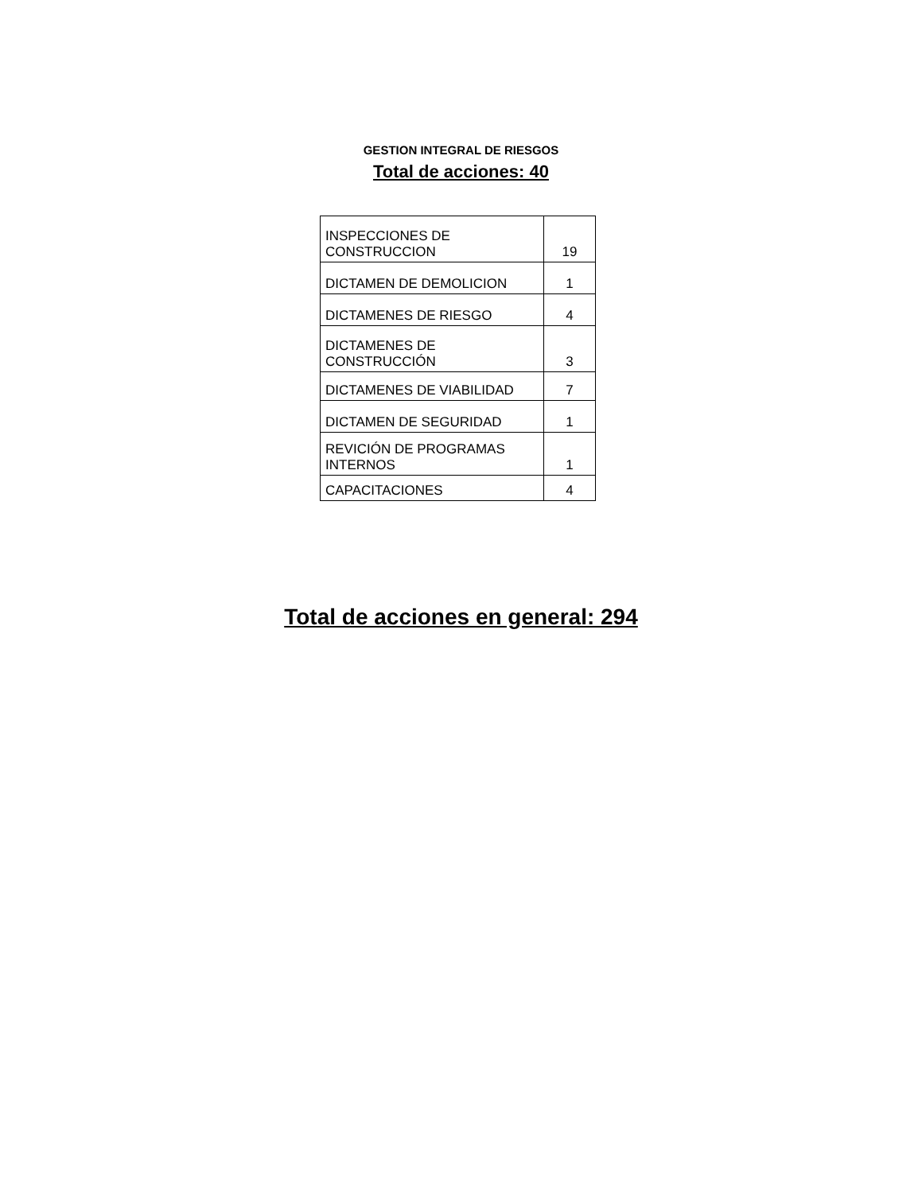GESTION INTEGRAL DE RIESGOS
Total de acciones: 40
| INSPECCIONES DE CONSTRUCCION | 19 |
| DICTAMEN DE DEMOLICION | 1 |
| DICTAMENES DE RIESGO | 4 |
| DICTAMENES DE CONSTRUCCIÓN | 3 |
| DICTAMENES DE VIABILIDAD | 7 |
| DICTAMEN DE SEGURIDAD | 1 |
| REVICIÓN DE PROGRAMAS INTERNOS | 1 |
| CAPACITACIONES | 4 |
Total de acciones en general: 294